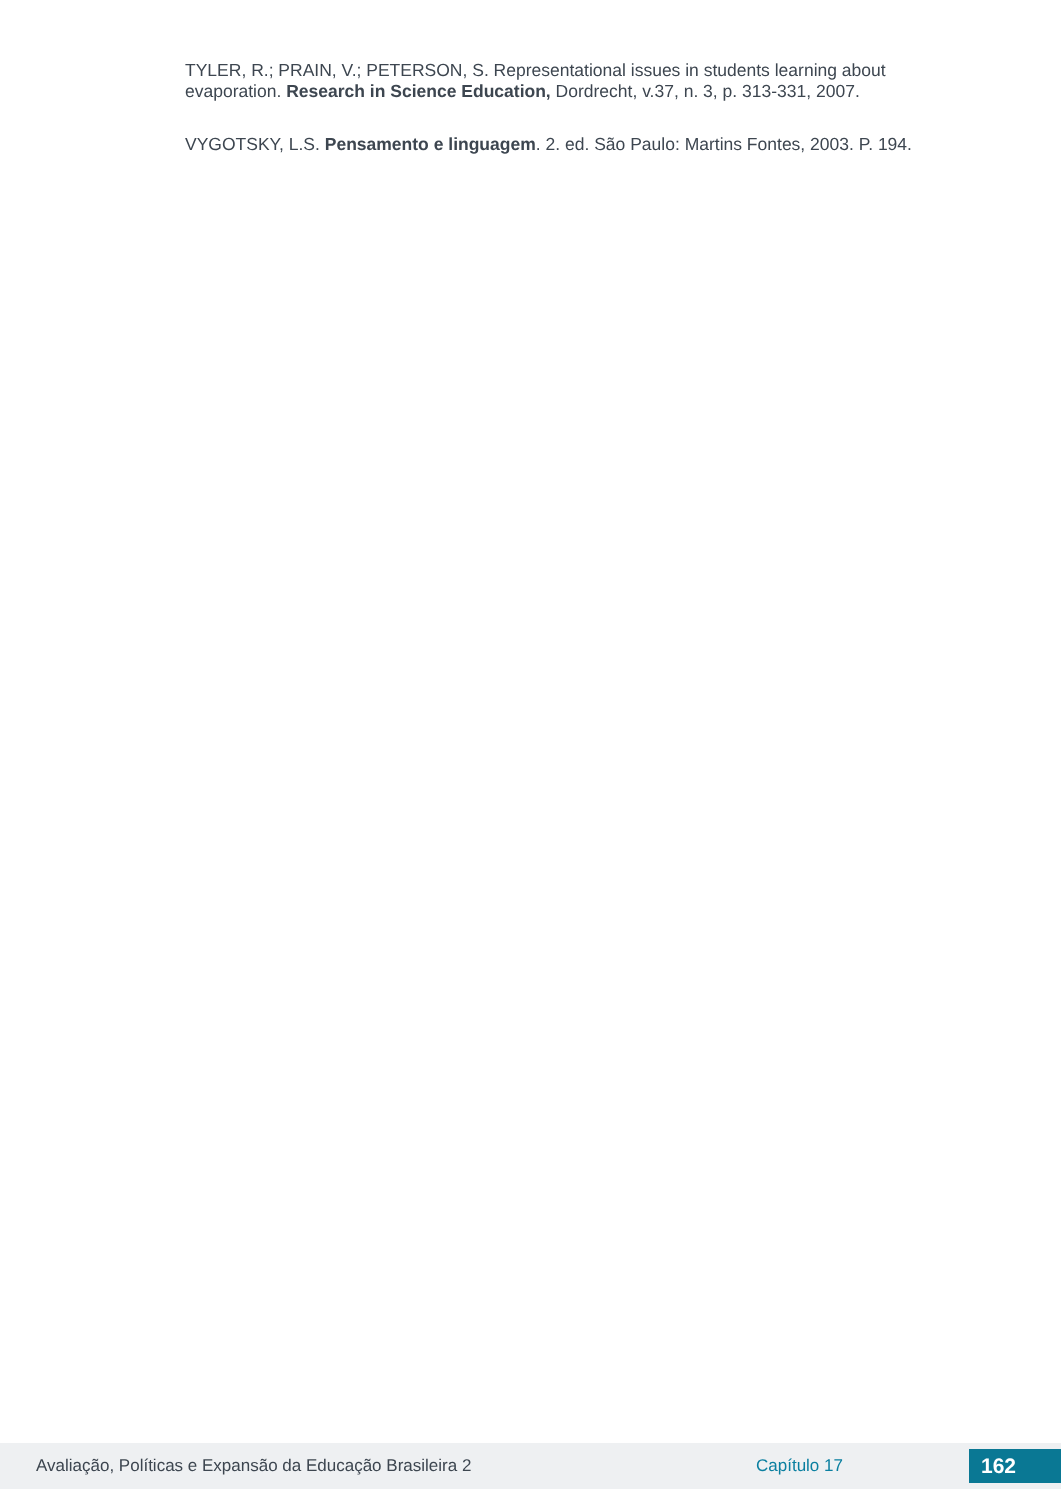TYLER, R.; PRAIN, V.; PETERSON, S. Representational issues in students learning about evaporation. Research in Science Education, Dordrecht, v.37, n. 3, p. 313-331, 2007.
VYGOTSKY, L.S. Pensamento e linguagem. 2. ed. São Paulo: Martins Fontes, 2003. P. 194.
Avaliação, Políticas e Expansão da Educação Brasileira 2 Capítulo 17 162